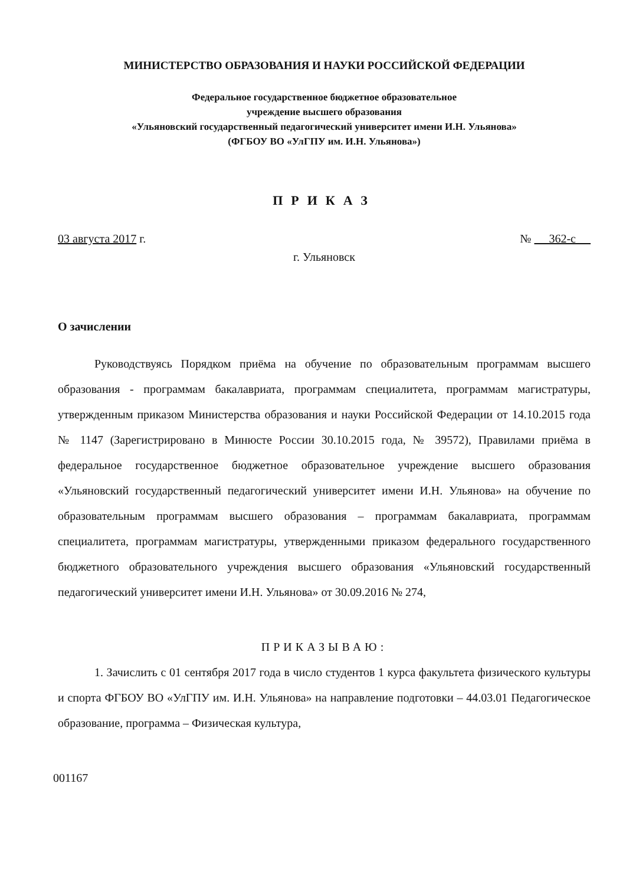МИНИСТЕРСТВО ОБРАЗОВАНИЯ И НАУКИ РОССИЙСКОЙ ФЕДЕРАЦИИ
Федеральное государственное бюджетное образовательное
учреждение высшего образования
«Ульяновский государственный педагогический университет имени И.Н. Ульянова»
(ФГБОУ ВО «УлГПУ им. И.Н. Ульянова»)
ПРИКАЗ
03 августа 2017 г. № 362-с
г. Ульяновск
О зачислении
Руководствуясь Порядком приёма на обучение по образовательным программам высшего образования - программам бакалавриата, программам специалитета, программам магистратуры, утвержденным приказом Министерства образования и науки Российской Федерации от 14.10.2015 года № 1147 (Зарегистрировано в Минюсте России 30.10.2015 года, № 39572), Правилами приёма в федеральное государственное бюджетное образовательное учреждение высшего образования «Ульяновский государственный педагогический университет имени И.Н. Ульянова» на обучение по образовательным программам высшего образования – программам бакалавриата, программам специалитета, программам магистратуры, утвержденными приказом федерального государственного бюджетного образовательного учреждения высшего образования «Ульяновский государственный педагогический университет имени И.Н. Ульянова» от 30.09.2016 № 274,
ПРИКАЗЫВАЮ:
1. Зачислить с 01 сентября 2017 года в число студентов 1 курса факультета физического культуры и спорта ФГБОУ ВО «УлГПУ им. И.Н. Ульянова» на направление подготовки – 44.03.01 Педагогическое образование, программа – Физическая культура,
001167